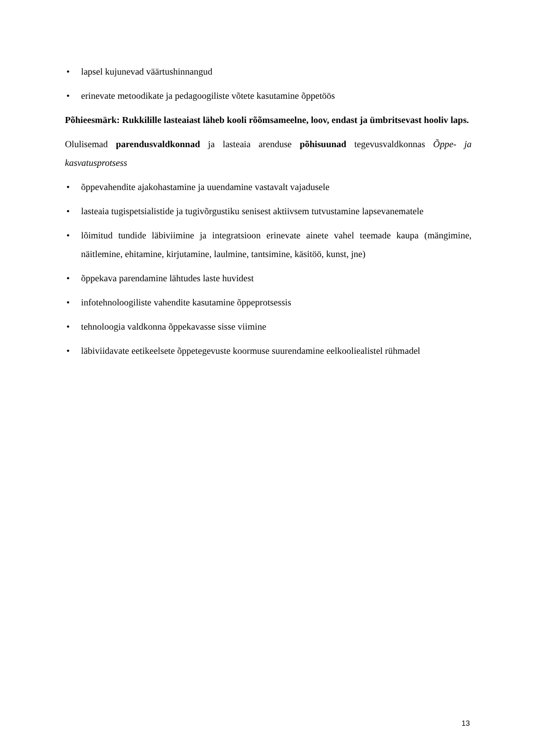• lapsel kujunevad väärtushinnangud
• erinevate metoodikate ja pedagoogiliste võtete kasutamine õppetöös
Põhieesmärk: Rukkilille lasteaiast läheb kooli rõõmsameelne, loov, endast ja ümbritsevast hooliv laps.
Olulisemad parendusvaldkonnad ja lasteaia arenduse põhisuunad tegevusvaldkonnas Õppe- ja kasvatusprotsess
• õppevahendite ajakohastamine ja uuendamine vastavalt vajadusele
• lasteaia tugispetsialistide ja tugivõrgustiku senisest aktiivsem tutvustamine lapsevanematele
• lõimitud tundide läbiviimine ja integratsioon erinevate ainete vahel teemade kaupa (mängimine, näitlemine, ehitamine, kirjutamine, laulmine, tantsimine, käsitöö, kunst, jne)
• õppekava parendamine lähtudes laste huvidest
• infotehnoloogiliste vahendite kasutamine õppeprotsessis
• tehnoloogia valdkonna õppekavasse sisse viimine
• läbiviidavate eetikeelsete õppetegevuste koormuse suurendamine eelkooliealistel rühmadel
13